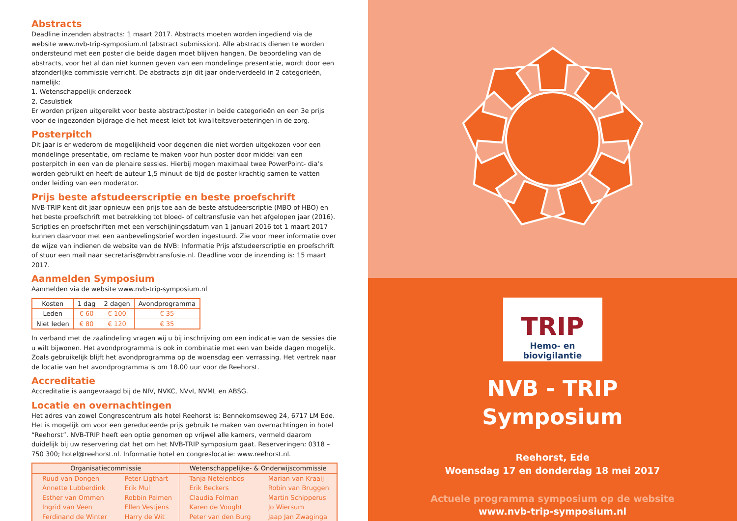Abstracts
Deadline inzenden abstracts: 1 maart 2017. Abstracts moeten worden ingediend via de website www.nvb-trip-symposium.nl (abstract submission). Alle abstracts dienen te worden ondersteund met een poster die beide dagen moet blijven hangen. De beoordeling van de abstracts, voor het al dan niet kunnen geven van een mondelinge presentatie, wordt door een afzonderlijke commissie verricht. De abstracts zijn dit jaar onderverdeeld in 2 categorieën, namelijk:
1. Wetenschappelijk onderzoek
2. Casuïstiek
Er worden prijzen uitgereikt voor beste abstract/poster in beide categorieën en een 3e prijs voor de ingezonden bijdrage die het meest leidt tot kwaliteitsverbeteringen in de zorg.
Posterpitch
Dit jaar is er wederom de mogelijkheid voor degenen die niet worden uitgekozen voor een mondelinge presentatie, om reclame te maken voor hun poster door middel van een posterpitch in een van de plenaire sessies. Hierbij mogen maximaal twee PowerPoint- dia’s worden gebruikt en heeft de auteur 1,5 minuut de tijd de poster krachtig samen te vatten onder leiding van een moderator.
Prijs beste afstudeerscriptie en beste proefschrift
NVB-TRIP kent dit jaar opnieuw een prijs toe aan de beste afstudeerscriptie (MBO of HBO) en het beste proefschrift met betrekking tot bloed- of celtransfusie van het afgelopen jaar (2016). Scripties en proefschriften met een verschijningsdatum van 1 januari 2016 tot 1 maart 2017 kunnen daarvoor met een aanbevelingsbrief worden ingestuurd. Zie voor meer informatie over de wijze van indienen de website van de NVB: Informatie Prijs afstudeerscriptie en proefschrift of stuur een mail naar secretaris@nvbtransfusie.nl. Deadline voor de inzending is: 15 maart 2017.
Aanmelden Symposium
Aanmelden via de website www.nvb-trip-symposium.nl
| Kosten | 1 dag | 2 dagen | Avondprogramma |
| --- | --- | --- | --- |
| Leden | € 60 | € 100 | € 35 |
| Niet leden | € 80 | € 120 | € 35 |
In verband met de zaalindeling vragen wij u bij inschrijving om een indicatie van de sessies die u wilt bijwonen. Het avondprogramma is ook in combinatie met een van beide dagen mogelijk. Zoals gebruikelijk blijft het avondprogramma op de woensdag een verrassing. Het vertrek naar de locatie van het avondprogramma is om 18.00 uur voor de Reehorst.
Accreditatie
Accreditatie is aangevraagd bij de NIV, NVKC, NVvI, NVML en ABSG.
Locatie en overnachtingen
Het adres van zowel Congrescentrum als hotel Reehorst is: Bennekomseweg 24, 6717 LM Ede. Het is mogelijk om voor een gereduceerde prijs gebruik te maken van overnachtingen in hotel “Reehorst”. NVB-TRIP heeft een optie genomen op vrijwel alle kamers, vermeld daarom duidelijk bij uw reservering dat het om het NVB-TRIP symposium gaat. Reserveringen: 0318 – 750 300; hotel@reehorst.nl. Informatie hotel en congreslocatie: www.reehorst.nl.
| Organisatiecommissie | | Wetenschappelijke- & Onderwijscommissie | |
| --- | --- | --- | --- |
| Ruud van Dongen | Peter Ligthart | Tanja Netelenbos | Marian van Kraaij |
| Annette Lubberdink | Erik Mul | Erik Beckers | Robin van Bruggen |
| Esther van Ommen | Robbin Palmen | Claudia Folman | Martin Schipperus |
| Ingrid van Veen | Ellen Vestjens | Karen de Vooght | Jo Wiersum |
| Ferdinand de Winter | Harry de Wit | Peter van den Burg | Jaap Jan Zwaginga |
TRIP
Hemo- en biovigilantie
NVB - TRIP
Symposium
Reehorst, Ede
Woensdag 17 en donderdag 18 mei 2017
Actuele programma symposium op de website
www.nvb-trip-symposium.nl